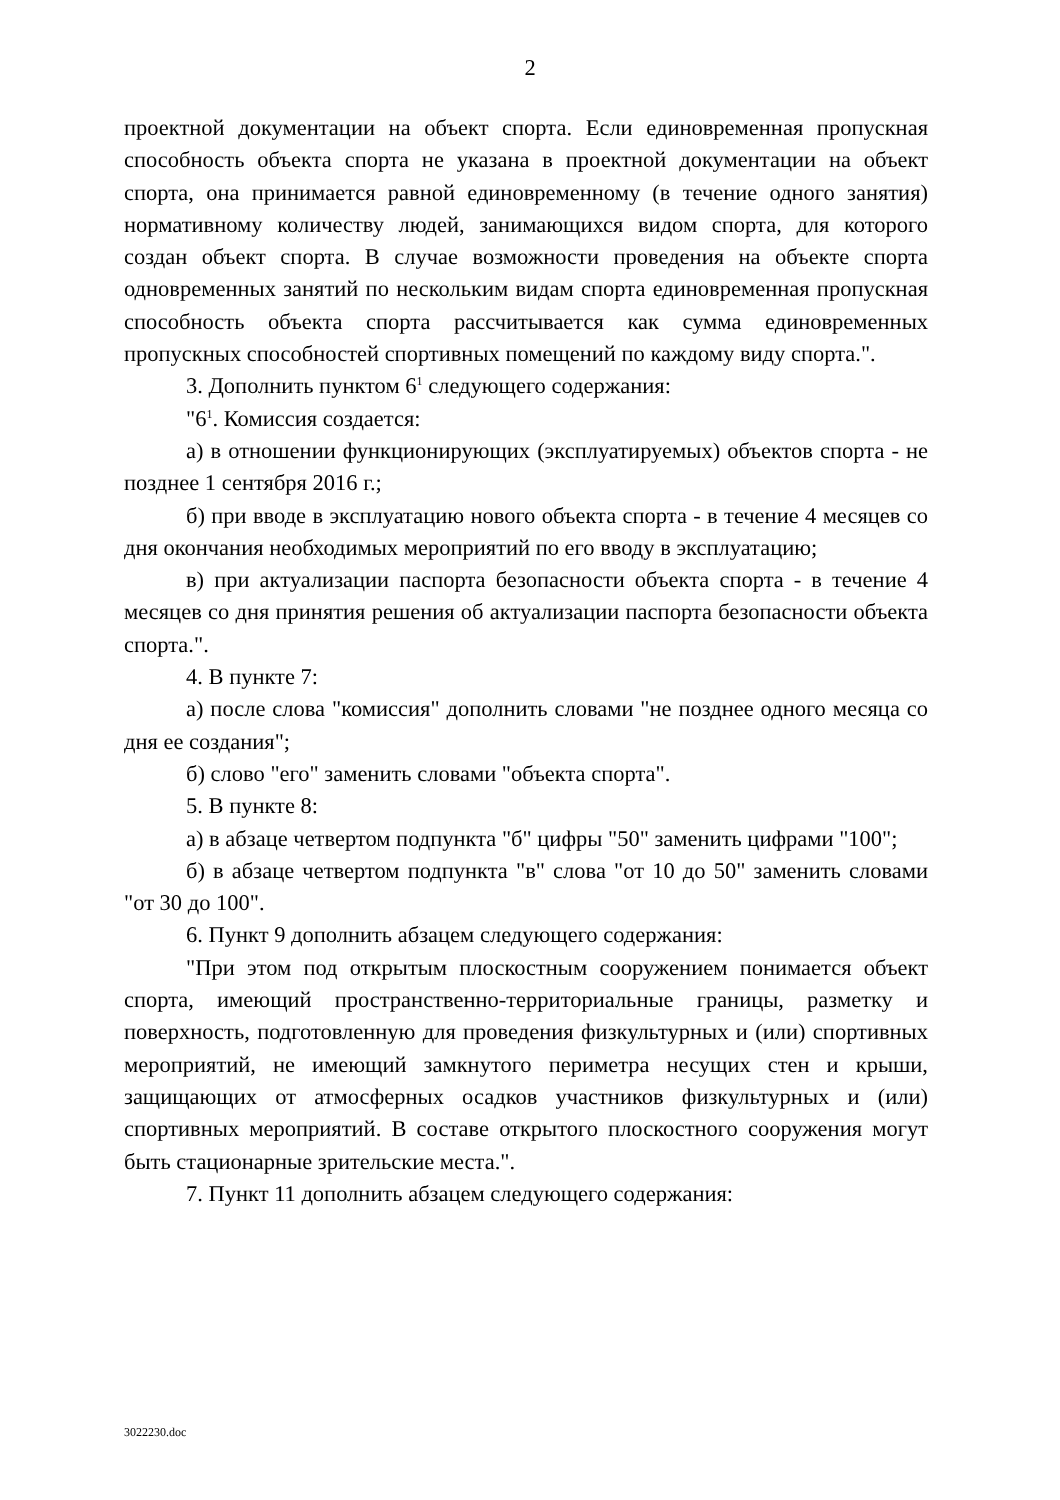2
проектной документации на объект спорта. Если единовременная пропускная способность объекта спорта не указана в проектной документации на объект спорта, она принимается равной единовременному (в течение одного занятия) нормативному количеству людей, занимающихся видом спорта, для которого создан объект спорта. В случае возможности проведения на объекте спорта одновременных занятий по нескольким видам спорта единовременная пропускная способность объекта спорта рассчитывается как сумма единовременных пропускных способностей спортивных помещений по каждому виду спорта.".
3. Дополнить пунктом 6<sup>1</sup> следующего содержания:
"6<sup>1</sup>. Комиссия создается:
а) в отношении функционирующих (эксплуатируемых) объектов спорта - не позднее 1 сентября 2016 г.;
б) при вводе в эксплуатацию нового объекта спорта - в течение 4 месяцев со дня окончания необходимых мероприятий по его вводу в эксплуатацию;
в) при актуализации паспорта безопасности объекта спорта - в течение 4 месяцев со дня принятия решения об актуализации паспорта безопасности объекта спорта.".
4. В пункте 7:
а) после слова "комиссия" дополнить словами "не позднее одного месяца со дня ее создания";
б) слово "его" заменить словами "объекта спорта".
5. В пункте 8:
а) в абзаце четвертом подпункта "б" цифры "50" заменить цифрами "100";
б) в абзаце четвертом подпункта "в" слова "от 10 до 50" заменить словами "от 30 до 100".
6. Пункт 9 дополнить абзацем следующего содержания:
"При этом под открытым плоскостным сооружением понимается объект спорта, имеющий пространственно-территориальные границы, разметку и поверхность, подготовленную для проведения физкультурных и (или) спортивных мероприятий, не имеющий замкнутого периметра несущих стен и крыши, защищающих от атмосферных осадков участников физкультурных и (или) спортивных мероприятий. В составе открытого плоскостного сооружения могут быть стационарные зрительские места.".
7. Пункт 11 дополнить абзацем следующего содержания:
3022230.doc